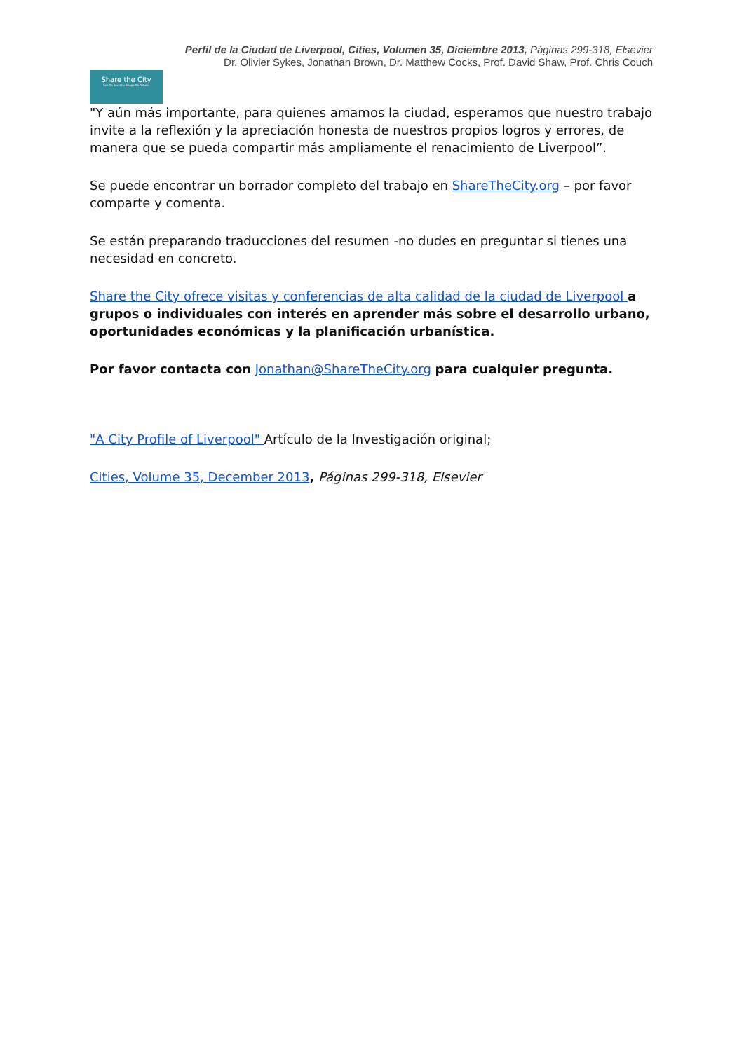Perfil de la Ciudad de Liverpool, Cities, Volumen 35, Diciembre 2013, Páginas 299-318, Elsevier
Dr. Olivier Sykes, Jonathan Brown, Dr. Matthew Cocks, Prof. David Shaw, Prof. Chris Couch
Share the City
See its Secrets. Shape its Future.
"Y aún más importante, para quienes amamos la ciudad, esperamos que nuestro trabajo invite a la reflexión y la apreciación honesta de nuestros propios logros y errores, de manera que se pueda compartir más ampliamente el renacimiento de Liverpool”.
Se puede encontrar un borrador completo del trabajo en ShareTheCity.org – por favor comparte y comenta.
Se están preparando traducciones del resumen -no dudes en preguntar si tienes una necesidad en concreto.
Share the City ofrece visitas y conferencias de alta calidad de la ciudad de Liverpool a grupos o individuales con interés en aprender más sobre el desarrollo urbano, oportunidades económicas y la planificación urbanística.
Por favor contacta con Jonathan@ShareTheCity.org para cualquier pregunta.
"A City Profile of Liverpool" Artículo de la Investigación original;
Cities, Volume 35, December 2013, Páginas 299-318, Elsevier